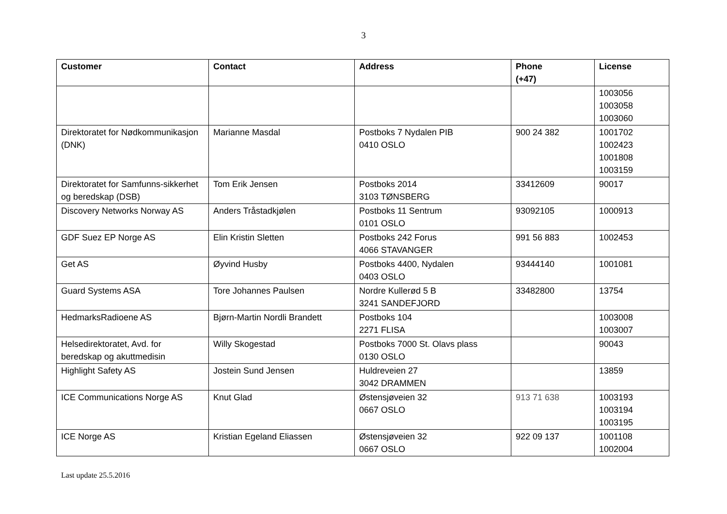3
| Customer | Contact | Address | Phone (+47) | License |
| --- | --- | --- | --- | --- |
| | | | | 1003056 1003058 1003060 |
| Direktoratet for Nødkommunikasjon (DNK) | Marianne Masdal | Postboks 7 Nydalen PIB 0410 OSLO | 900 24 382 | 1001702 1002423 1001808 1003159 |
| Direktoratet for Samfunns-sikkerhet og beredskap (DSB) | Tom Erik Jensen | Postboks 2014 3103 TØNSBERG | 33412609 | 90017 |
| Discovery Networks Norway AS | Anders Tråstadkjølen | Postboks 11 Sentrum 0101 OSLO | 93092105 | 1000913 |
| GDF Suez EP Norge AS | Elin Kristin Sletten | Postboks 242 Forus 4066 STAVANGER | 991 56 883 | 1002453 |
| Get AS | Øyvind Husby | Postboks 4400, Nydalen 0403 OSLO | 93444140 | 1001081 |
| Guard Systems ASA | Tore Johannes Paulsen | Nordre Kullerød 5 B 3241 SANDEFJORD | 33482800 | 13754 |
| HedmarksRadioene AS | Bjørn-Martin Nordli Brandett | Postboks 104 2271 FLISA | | 1003008 1003007 |
| Helsedirektoratet, Avd. for beredskap og akuttmedisin | Willy Skogestad | Postboks 7000 St. Olavs plass 0130 OSLO | | 90043 |
| Highlight Safety AS | Jostein Sund Jensen | Huldreveien 27 3042 DRAMMEN | | 13859 |
| ICE Communications Norge AS | Knut Glad | Østensjøveien 32 0667 OSLO | 913 71 638 | 1003193 1003194 1003195 |
| ICE Norge AS | Kristian Egeland Eliassen | Østensjøveien 32 0667 OSLO | 922 09 137 | 1001108 1002004 |
Last update 25.5.2016